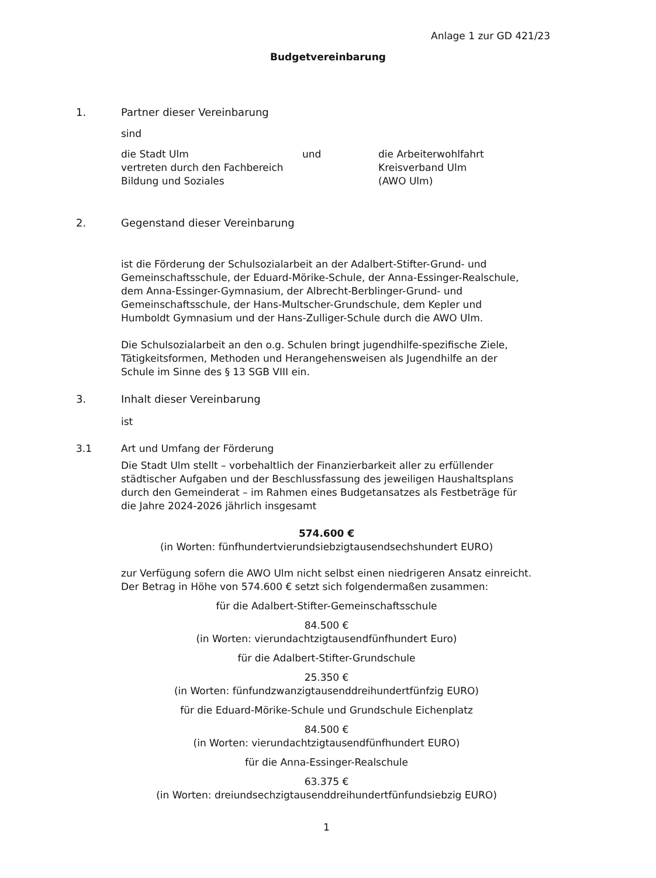Anlage 1 zur GD 421/23
Budgetvereinbarung
1. Partner dieser Vereinbarung
sind
die Stadt Ulm
vertreten durch den Fachbereich
Bildung und Soziales
und die Arbeiterwohlfahrt
Kreisverband Ulm
(AWO Ulm)
2. Gegenstand dieser Vereinbarung
ist die Förderung der Schulsozialarbeit an der Adalbert-Stifter-Grund- und Gemeinschaftsschule, der Eduard-Mörike-Schule, der Anna-Essinger-Realschule, dem Anna-Essinger-Gymnasium, der Albrecht-Berblinger-Grund- und Gemeinschaftsschule, der Hans-Multscher-Grundschule, dem Kepler und Humboldt Gymnasium und der Hans-Zulliger-Schule durch die AWO Ulm.
Die Schulsozialarbeit an den o.g. Schulen bringt jugendhilfe-spezifische Ziele, Tätigkeitsformen, Methoden und Herangehensweisen als Jugendhilfe an der Schule im Sinne des § 13 SGB VIII ein.
3. Inhalt dieser Vereinbarung
ist
3.1 Art und Umfang der Förderung
Die Stadt Ulm stellt – vorbehaltlich der Finanzierbarkeit aller zu erfüllender städtischer Aufgaben und der Beschlussfassung des jeweiligen Haushaltsplans durch den Gemeinderat – im Rahmen eines Budgetansatzes als Festbeträge für die Jahre 2024-2026 jährlich insgesamt
574.600 €
(in Worten: fünfhundertvierundsiebzigtausendsechshundert EURO)
zur Verfügung sofern die AWO Ulm nicht selbst einen niedrigeren Ansatz einreicht. Der Betrag in Höhe von 574.600 € setzt sich folgendermaßen zusammen:
für die Adalbert-Stifter-Gemeinschaftsschule
84.500 €
(in Worten: vierundachtzigtausendfünfhundert Euro)
für die Adalbert-Stifter-Grundschule
25.350 €
(in Worten: fünfundzwanzigtausenddreihundertfünfzig EURO)
für die Eduard-Mörike-Schule und Grundschule Eichenplatz
84.500 €
(in Worten: vierundachtzigtausendfünfhundert EURO)
für die Anna-Essinger-Realschule
63.375 €
(in Worten: dreiundsechzigtausenddreihundertfünfundsiebzig EURO)
1